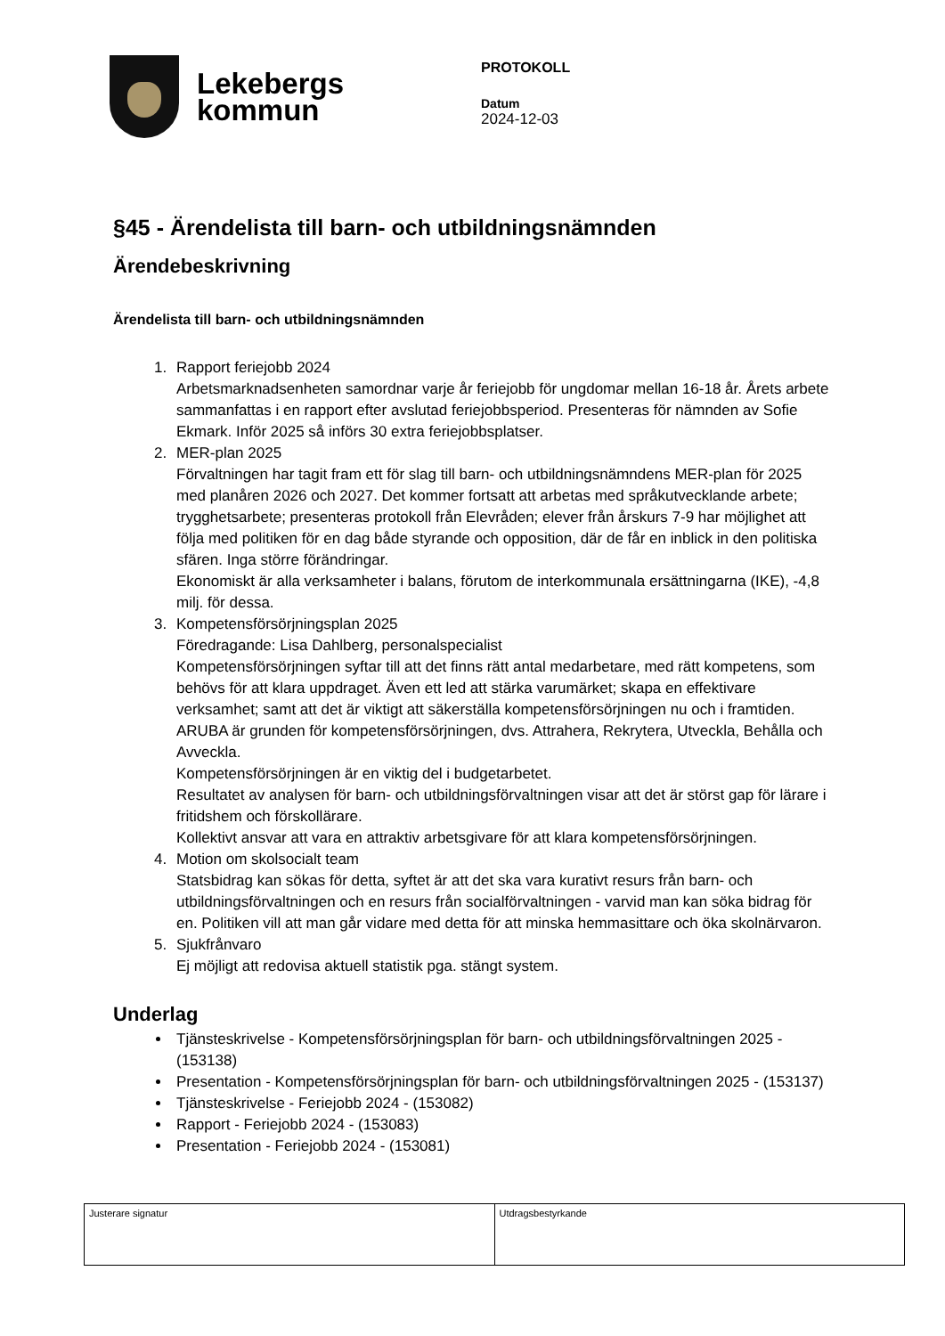Lekebergs
kommun
PROTOKOLL
Datum
2024-12-03
§45 - Ärendelista till barn- och utbildningsnämnden
Ärendebeskrivning
Ärendelista till barn- och utbildningsnämnden
1. Rapport feriejobb 2024
Arbetsmarknadsenheten samordnar varje år feriejobb för ungdomar mellan 16-18 år. Årets arbete sammanfattas i en rapport efter avslutad feriejobbsperiod. Presenteras för nämnden av Sofie Ekmark. Inför 2025 så införs 30 extra feriejobbsplatser.
2. MER-plan 2025
Förvaltningen har tagit fram ett för slag till barn- och utbildningsnämndens MER-plan för 2025 med planåren 2026 och 2027. Det kommer fortsatt att arbetas med språkutvecklande arbete; trygghetsarbete; presenteras protokoll från Elevråden; elever från årskurs 7-9 har möjlighet att följa med politiken för en dag både styrande och opposition, där de får en inblick in den politiska sfären. Inga större förändringar.
Ekonomiskt är alla verksamheter i balans, förutom de interkommunala ersättningarna (IKE), -4,8 milj. för dessa.
3. Kompetensförsörjningsplan 2025
Föredragande: Lisa Dahlberg, personalspecialist
Kompetensförsörjningen syftar till att det finns rätt antal medarbetare, med rätt kompetens, som behövs för att klara uppdraget. Även ett led att stärka varumärket; skapa en effektivare verksamhet; samt att det är viktigt att säkerställa kompetensförsörjningen nu och i framtiden.
ARUBA är grunden för kompetensförsörjningen, dvs. Attrahera, Rekrytera, Utveckla, Behålla och Avveckla.
Kompetensförsörjningen är en viktig del i budgetarbetet.
Resultatet av analysen för barn- och utbildningsförvaltningen visar att det är störst gap för lärare i fritidshem och förskollärare.
Kollektivt ansvar att vara en attraktiv arbetsgivare för att klara kompetensförsörjningen.
4. Motion om skolsocialt team
Statsbidrag kan sökas för detta, syftet är att det ska vara kurativt resurs från barn- och utbildningsförvaltningen och en resurs från socialförvaltningen - varvid man kan söka bidrag för en. Politiken vill att man går vidare med detta för att minska hemmasittare och öka skolnärvaron.
5. Sjukfrånvaro
Ej möjligt att redovisa aktuell statistik pga. stängt system.
Underlag
Tjänsteskrivelse - Kompetensförsörjningsplan för barn- och utbildningsförvaltningen 2025 - (153138)
Presentation - Kompetensförsörjningsplan för barn- och utbildningsförvaltningen 2025 - (153137)
Tjänsteskrivelse - Feriejobb 2024 - (153082)
Rapport - Feriejobb 2024 - (153083)
Presentation - Feriejobb 2024 - (153081)
| Justerare signatur | Utdragsbestyrkande |